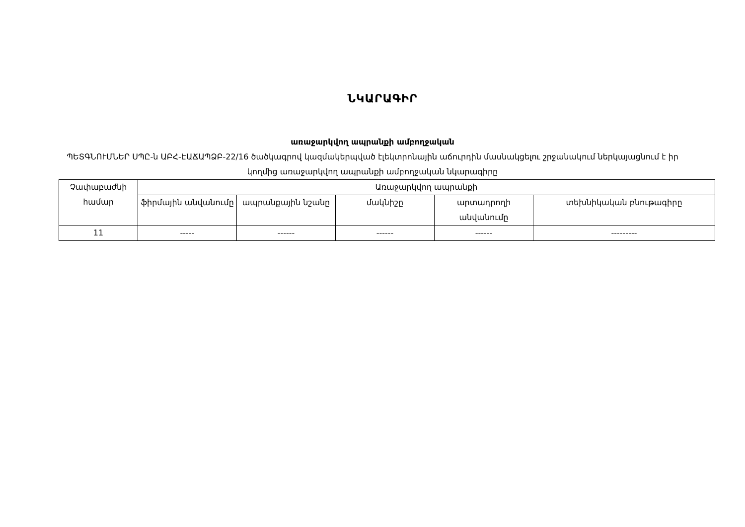ՆԿԱՐԱԳԻՐ
առաջարկվող ապրանքի ամբողջական
ՊԵՏԳՆՈՒՄՆԵՐ ՍՊԸ-ն ԱԲՀ-ԷԱՃԱՊՁԲ-22/16 ծածկագրով կազմակերպված էլեկտրոնային աճուրդին մասնակցելու շրջանակում ներկայացնում է իր կողմից առաջարկվող ապրանքի ամբողջական նկարագիրը
| Չափաբաժնի համար | Առաջարկվող ապրանքի | | | | |
| --- | --- | --- | --- | --- | --- |
| | ֆիրմային անվանումը | ապրանքային նշանը | մակնիշը | արտադրողի անվանումը | տեխնիկական բնութագիրը |
| 11 | ----- | ------ | ------ | ------ | --------- |